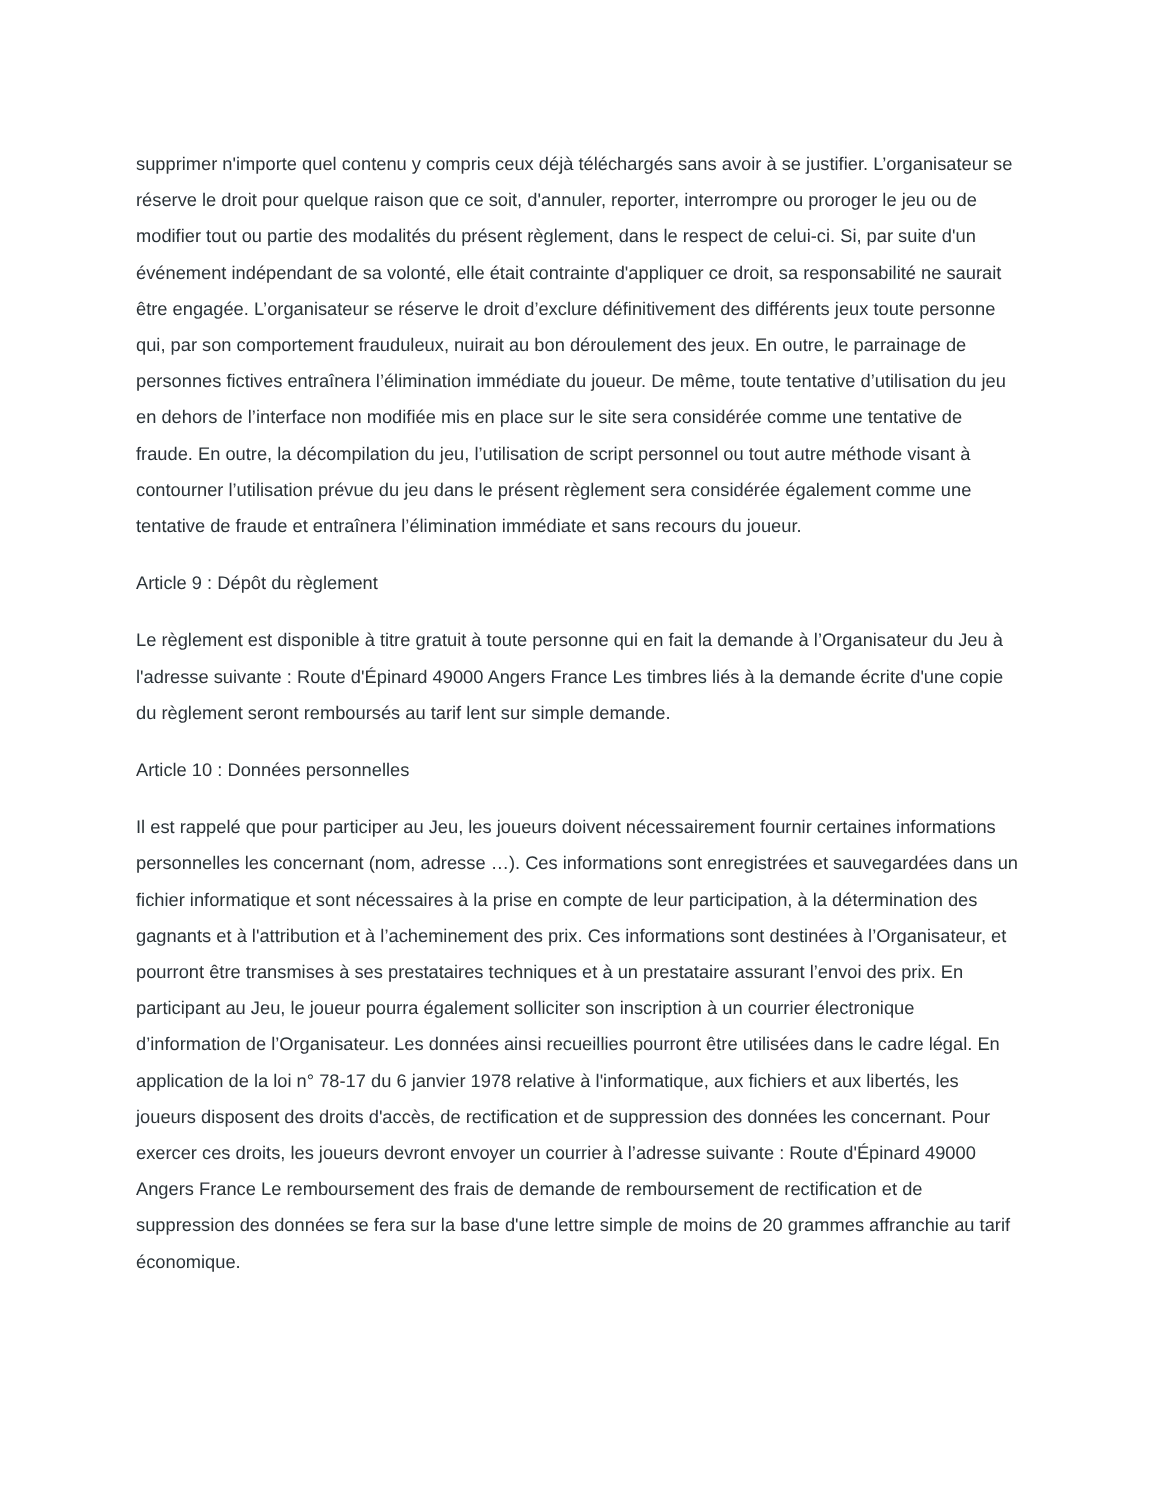supprimer n'importe quel contenu y compris ceux déjà téléchargés sans avoir à se justifier. L’organisateur se réserve le droit pour quelque raison que ce soit, d'annuler, reporter, interrompre ou proroger le jeu ou de modifier tout ou partie des modalités du présent règlement, dans le respect de celui-ci. Si, par suite d'un événement indépendant de sa volonté, elle était contrainte d'appliquer ce droit, sa responsabilité ne saurait être engagée. L’organisateur se réserve le droit d’exclure définitivement des différents jeux toute personne qui, par son comportement frauduleux, nuirait au bon déroulement des jeux. En outre, le parrainage de personnes fictives entraînera l’élimination immédiate du joueur. De même, toute tentative d’utilisation du jeu en dehors de l’interface non modifiée mis en place sur le site sera considérée comme une tentative de fraude. En outre, la décompilation du jeu, l’utilisation de script personnel ou tout autre méthode visant à contourner l’utilisation prévue du jeu dans le présent règlement sera considérée également comme une tentative de fraude et entraînera l’élimination immédiate et sans recours du joueur.
Article 9 : Dépôt du règlement
Le règlement est disponible à titre gratuit à toute personne qui en fait la demande à l’Organisateur du Jeu à l'adresse suivante : Route d'Épinard 49000 Angers France Les timbres liés à la demande écrite d'une copie du règlement seront remboursés au tarif lent sur simple demande.
Article 10 : Données personnelles
Il est rappelé que pour participer au Jeu, les joueurs doivent nécessairement fournir certaines informations personnelles les concernant (nom, adresse …). Ces informations sont enregistrées et sauvegardées dans un fichier informatique et sont nécessaires à la prise en compte de leur participation, à la détermination des gagnants et à l'attribution et à l’acheminement des prix. Ces informations sont destinées à l’Organisateur, et pourront être transmises à ses prestataires techniques et à un prestataire assurant l’envoi des prix. En participant au Jeu, le joueur pourra également solliciter son inscription à un courrier électronique d’information de l’Organisateur. Les données ainsi recueillies pourront être utilisées dans le cadre légal. En application de la loi n° 78-17 du 6 janvier 1978 relative à l'informatique, aux fichiers et aux libertés, les joueurs disposent des droits d'accès, de rectification et de suppression des données les concernant. Pour exercer ces droits, les joueurs devront envoyer un courrier à l’adresse suivante : Route d'Épinard 49000 Angers France Le remboursement des frais de demande de remboursement de rectification et de suppression des données se fera sur la base d'une lettre simple de moins de 20 grammes affranchie au tarif économique.